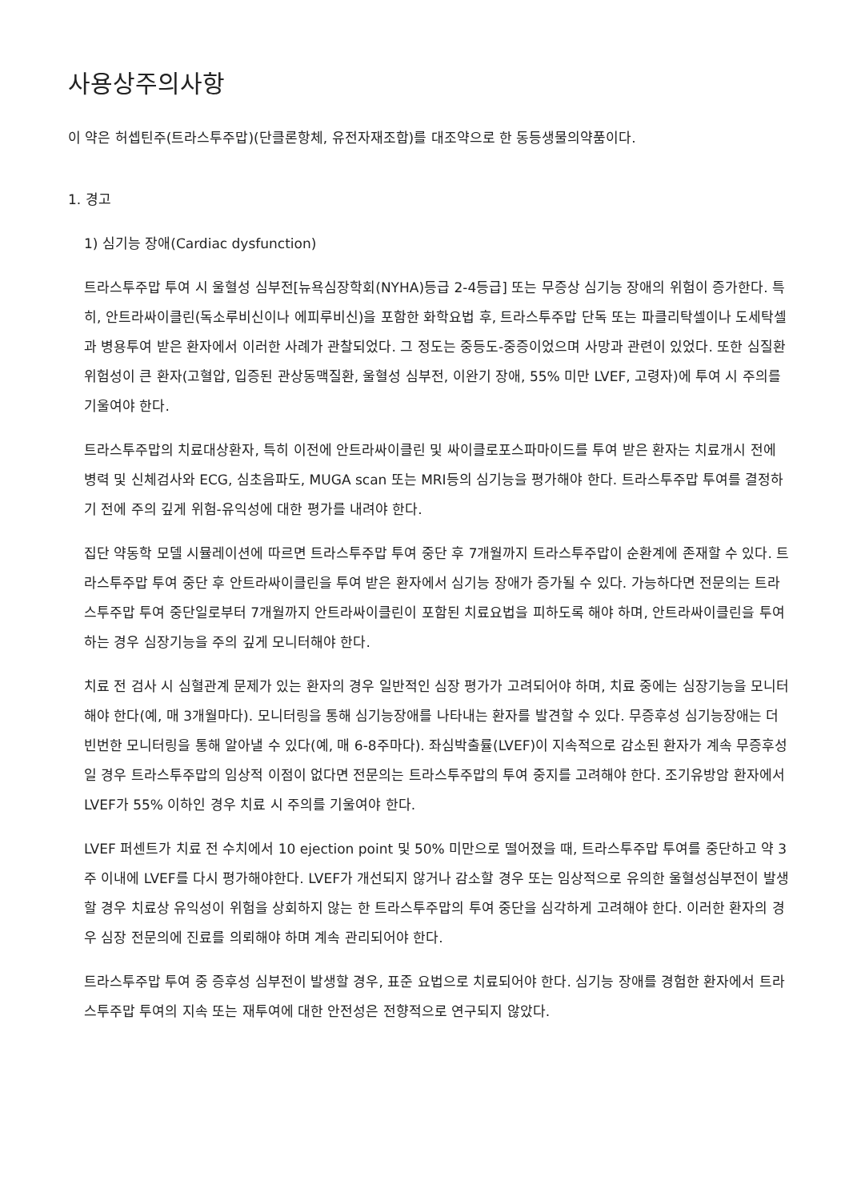사용상주의사항
이 약은 허셉틴주(트라스투주맙)(단클론항체, 유전자재조합)를 대조약으로 한 동등생물의약품이다.
1. 경고
1) 심기능 장애(Cardiac dysfunction)
트라스투주맙 투여 시 울혈성 심부전[뉴욕심장학회(NYHA)등급 2-4등급] 또는 무증상 심기능 장애의 위험이 증가한다. 특히, 안트라싸이클린(독소루비신이나 에피루비신)을 포함한 화학요법 후, 트라스투주맙 단독 또는 파클리탁셀이나 도세탁셀과 병용투여 받은 환자에서 이러한 사례가 관찰되었다. 그 정도는 중등도-중증이었으며 사망과 관련이 있었다. 또한 심질환 위험성이 큰 환자(고혈압, 입증된 관상동맥질환, 울혈성 심부전, 이완기 장애, 55% 미만 LVEF, 고령자)에 투여 시 주의를 기울여야 한다.
트라스투주맙의 치료대상환자, 특히 이전에 안트라싸이클린 및 싸이클로포스파마이드를 투여 받은 환자는 치료개시 전에 병력 및 신체검사와 ECG, 심초음파도, MUGA scan 또는 MRI등의 심기능을 평가해야 한다. 트라스투주맙 투여를 결정하기 전에 주의 깊게 위험-유익성에 대한 평가를 내려야 한다.
집단 약동학 모델 시뮬레이션에 따르면 트라스투주맙 투여 중단 후 7개월까지 트라스투주맙이 순환계에 존재할 수 있다. 트라스투주맙 투여 중단 후 안트라싸이클린을 투여 받은 환자에서 심기능 장애가 증가될 수 있다. 가능하다면 전문의는 트라스투주맙 투여 중단일로부터 7개월까지 안트라싸이클린이 포함된 치료요법을 피하도록 해야 하며, 안트라싸이클린을 투여하는 경우 심장기능을 주의 깊게 모니터해야 한다.
치료 전 검사 시 심혈관계 문제가 있는 환자의 경우 일반적인 심장 평가가 고려되어야 하며, 치료 중에는 심장기능을 모니터해야 한다(예, 매 3개월마다). 모니터링을 통해 심기능장애를 나타내는 환자를 발견할 수 있다. 무증후성 심기능장애는 더 빈번한 모니터링을 통해 알아낼 수 있다(예, 매 6-8주마다). 좌심박출률(LVEF)이 지속적으로 감소된 환자가 계속 무증후성일 경우 트라스투주맙의 임상적 이점이 없다면 전문의는 트라스투주맙의 투여 중지를 고려해야 한다. 조기유방암 환자에서 LVEF가 55% 이하인 경우 치료 시 주의를 기울여야 한다.
LVEF 퍼센트가 치료 전 수치에서 10 ejection point 및 50% 미만으로 떨어졌을 때, 트라스투주맙 투여를 중단하고 약 3주 이내에 LVEF를 다시 평가해야한다. LVEF가 개선되지 않거나 감소할 경우 또는 임상적으로 유의한 울혈성심부전이 발생할 경우 치료상 유익성이 위험을 상회하지 않는 한 트라스투주맙의 투여 중단을 심각하게 고려해야 한다. 이러한 환자의 경우 심장 전문의에 진료를 의뢰해야 하며 계속 관리되어야 한다.
트라스투주맙 투여 중 증후성 심부전이 발생할 경우, 표준 요법으로 치료되어야 한다. 심기능 장애를 경험한 환자에서 트라스투주맙 투여의 지속 또는 재투여에 대한 안전성은 전향적으로 연구되지 않았다.